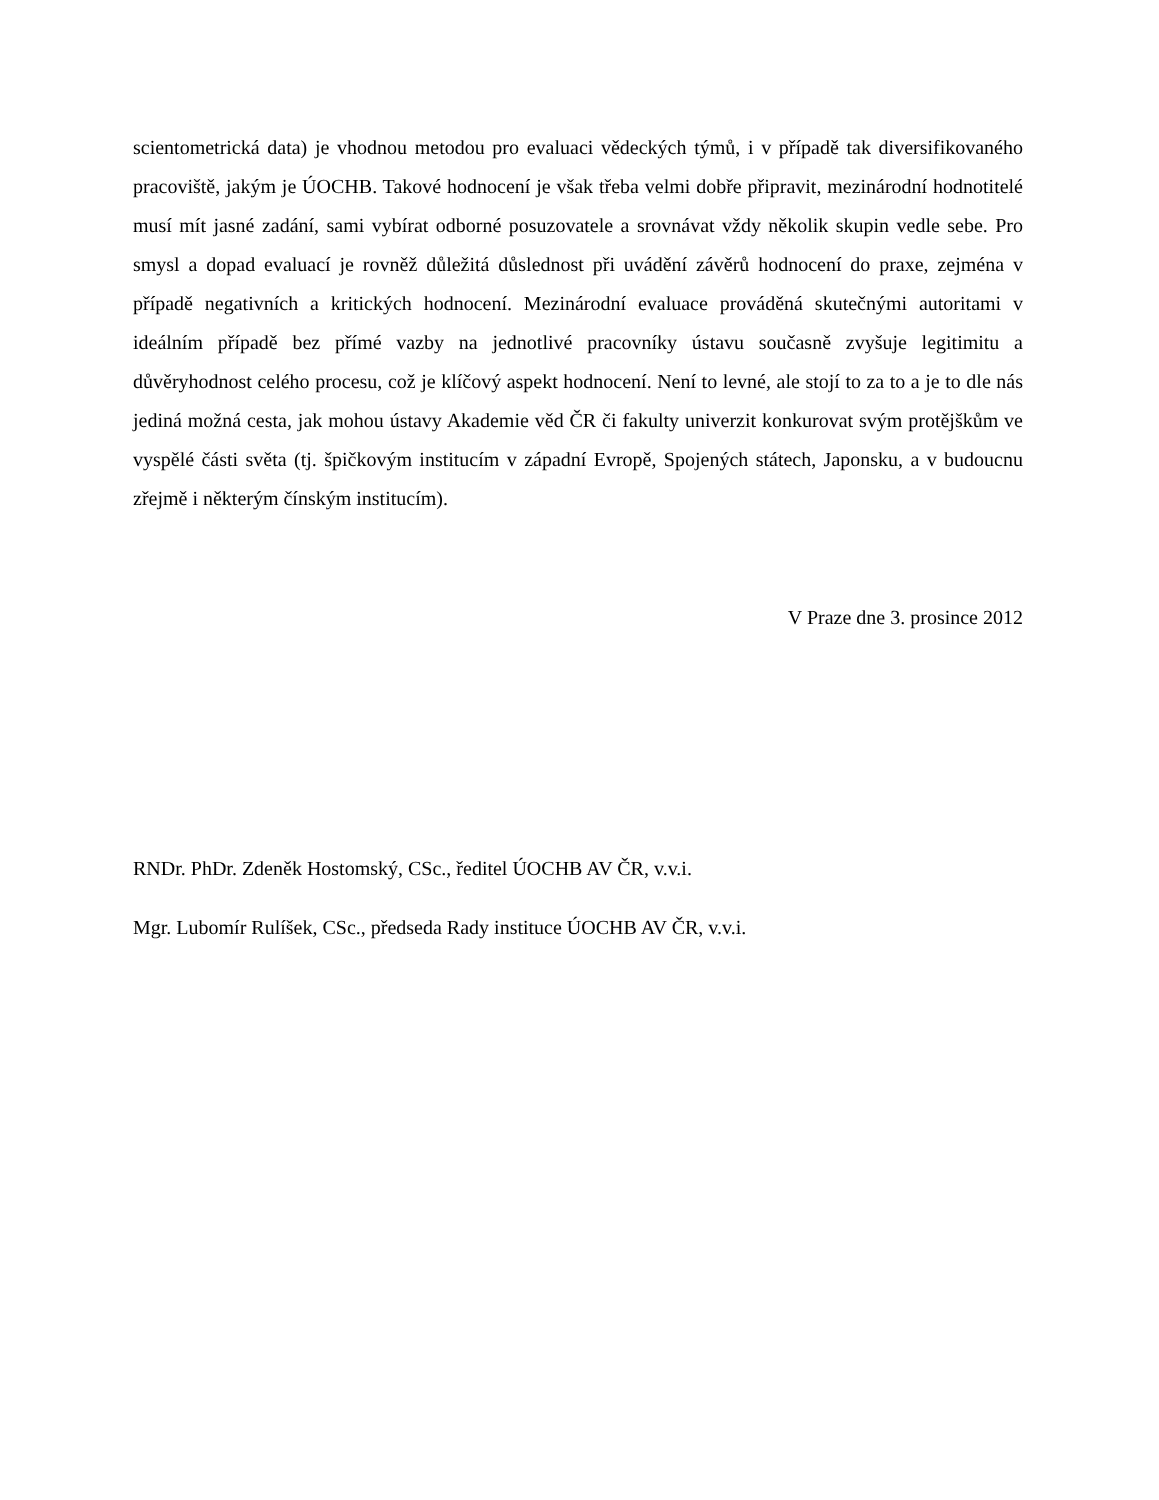scientometrická data) je vhodnou metodou pro evaluaci vědeckých týmů, i v případě tak diversifikovaného pracoviště, jakým je ÚOCHB. Takové hodnocení je však třeba velmi dobře připravit, mezinárodní hodnotitelé musí mít jasné zadání, sami vybírat odborné posuzovatele a srovnávat vždy několik skupin vedle sebe. Pro smysl a dopad evaluací je rovněž důležitá důslednost při uvádění závěrů hodnocení do praxe, zejména v případě negativních a kritických hodnocení. Mezinárodní evaluace prováděná skutečnými autoritami v ideálním případě bez přímé vazby na jednotlivé pracovníky ústavu současně zvyšuje legitimitu a důvěryhodnost celého procesu, což je klíčový aspekt hodnocení. Není to levné, ale stojí to za to a je to dle nás jediná možná cesta, jak mohou ústavy Akademie věd ČR či fakulty univerzit konkurovat svým protějškům ve vyspělé části světa (tj. špičkovým institucím v západní Evropě, Spojených státech, Japonsku, a v budoucnu zřejmě i některým čínským institucím).
V Praze dne 3. prosince 2012
RNDr. PhDr. Zdeněk Hostomský, CSc., ředitel ÚOCHB AV ČR, v.v.i.
Mgr. Lubomír Rulíšek, CSc., předseda Rady instituce ÚOCHB AV ČR, v.v.i.